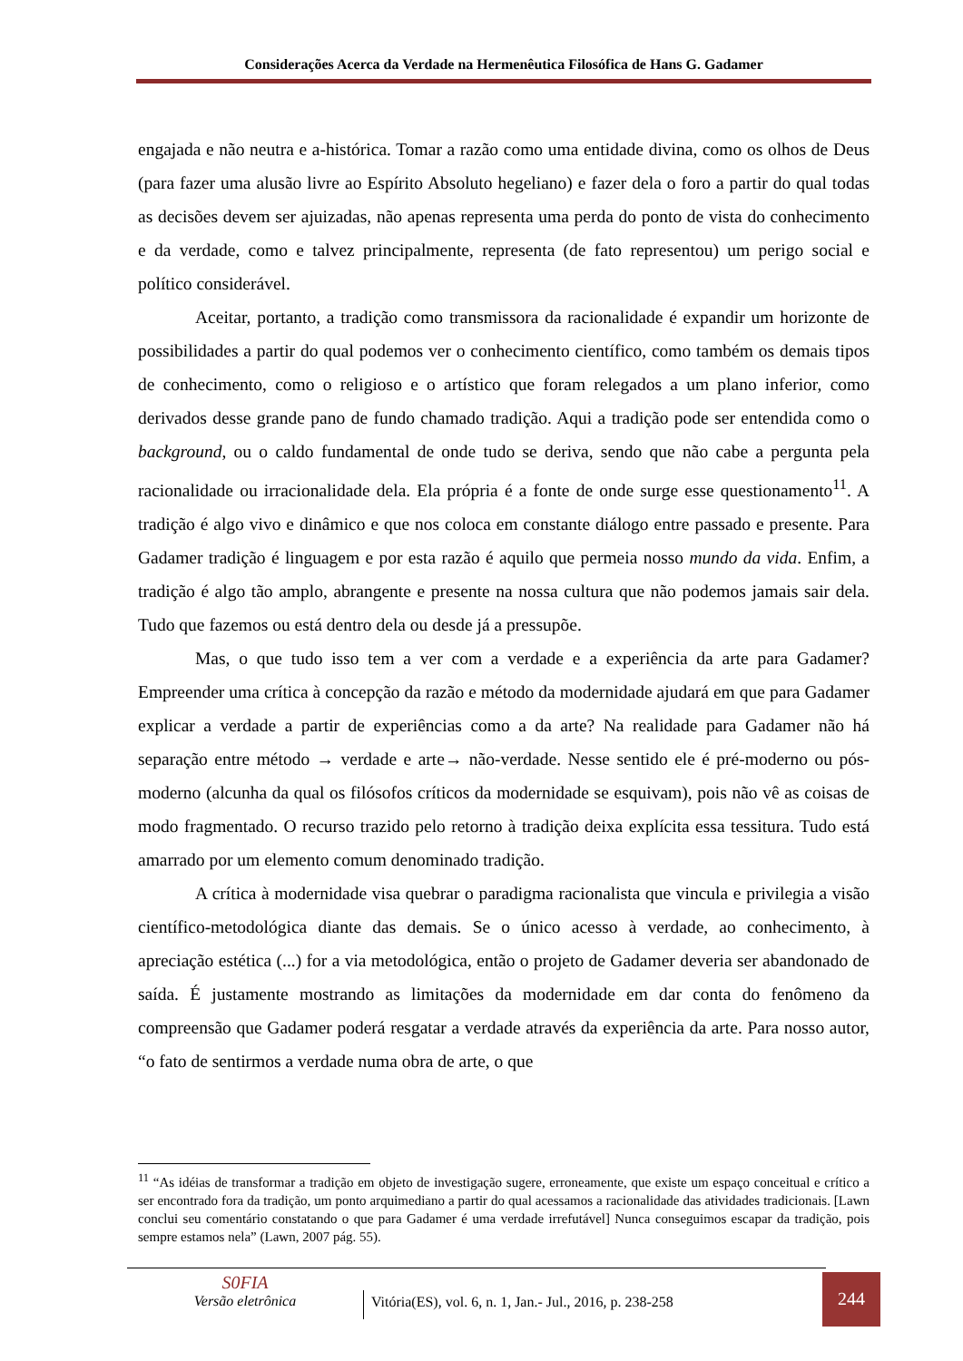Considerações Acerca da Verdade na Hermenêutica Filosófica de Hans G. Gadamer
engajada e não neutra e a-histórica. Tomar a razão como uma entidade divina, como os olhos de Deus (para fazer uma alusão livre ao Espírito Absoluto hegeliano) e fazer dela o foro a partir do qual todas as decisões devem ser ajuizadas, não apenas representa uma perda do ponto de vista do conhecimento e da verdade, como e talvez principalmente, representa (de fato representou) um perigo social e político considerável.
Aceitar, portanto, a tradição como transmissora da racionalidade é expandir um horizonte de possibilidades a partir do qual podemos ver o conhecimento científico, como também os demais tipos de conhecimento, como o religioso e o artístico que foram relegados a um plano inferior, como derivados desse grande pano de fundo chamado tradição. Aqui a tradição pode ser entendida como o background, ou o caldo fundamental de onde tudo se deriva, sendo que não cabe a pergunta pela racionalidade ou irracionalidade dela. Ela própria é a fonte de onde surge esse questionamento<sup>11</sup>. A tradição é algo vivo e dinâmico e que nos coloca em constante diálogo entre passado e presente. Para Gadamer tradição é linguagem e por esta razão é aquilo que permeia nosso mundo da vida. Enfim, a tradição é algo tão amplo, abrangente e presente na nossa cultura que não podemos jamais sair dela. Tudo que fazemos ou está dentro dela ou desde já a pressupõe.
Mas, o que tudo isso tem a ver com a verdade e a experiência da arte para Gadamer? Empreender uma crítica à concepção da razão e método da modernidade ajudará em que para Gadamer explicar a verdade a partir de experiências como a da arte? Na realidade para Gadamer não há separação entre método → verdade e arte→ não-verdade. Nesse sentido ele é pré-moderno ou pós-moderno (alcunha da qual os filósofos críticos da modernidade se esquivam), pois não vê as coisas de modo fragmentado. O recurso trazido pelo retorno à tradição deixa explícita essa tessitura. Tudo está amarrado por um elemento comum denominado tradição.
A crítica à modernidade visa quebrar o paradigma racionalista que vincula e privilegia a visão científico-metodológica diante das demais. Se o único acesso à verdade, ao conhecimento, à apreciação estética (...) for a via metodológica, então o projeto de Gadamer deveria ser abandonado de saída. É justamente mostrando as limitações da modernidade em dar conta do fenômeno da compreensão que Gadamer poderá resgatar a verdade através da experiência da arte. Para nosso autor, “o fato de sentirmos a verdade numa obra de arte, o que
<sup>11</sup> “As idéias de transformar a tradição em objeto de investigação sugere, erroneamente, que existe um espaço conceitual e crítico a ser encontrado fora da tradição, um ponto arquimediano a partir do qual acessamos a racionalidade das atividades tradicionais. [Lawn conclui seu comentário constatando o que para Gadamer é uma verdade irrefutável] Nunca conseguimos escapar da tradição, pois sempre estamos nela” (Lawn, 2007 pág. 55).
S0FIA
Versão eletrônica
Vitória(ES), vol. 6, n. 1, Jan.- Jul., 2016, p. 238-258
244